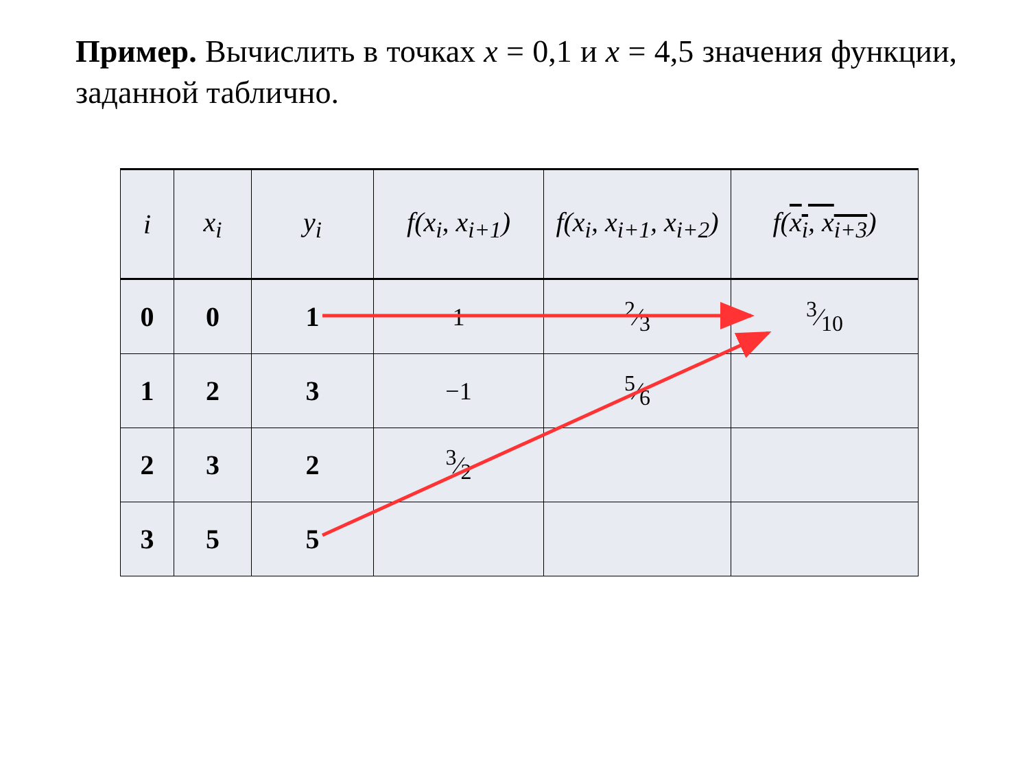Пример. Вычислить в точках x = 0,1 и x = 4,5 значения функции, заданной таблично.
| i | x<sub>i</sub> | y<sub>i</sub> | f(x<sub>i</sub>, x<sub>i+1</sub>) | f(x<sub>i</sub>, x<sub>i+1</sub>, x<sub>i+2</sub>) | f( x<sub>i</sub>, x<sub>i+3</sub> ) |
| --- | --- | --- | --- | --- | --- |
| 0 | 0 | 1 | 1 | 2⁄3 | 3⁄10 |
| 1 | 2 | 3 | −1 | 5⁄6 | |
| 2 | 3 | 2 | 3⁄2 | | |
| 3 | 5 | 5 | | | |